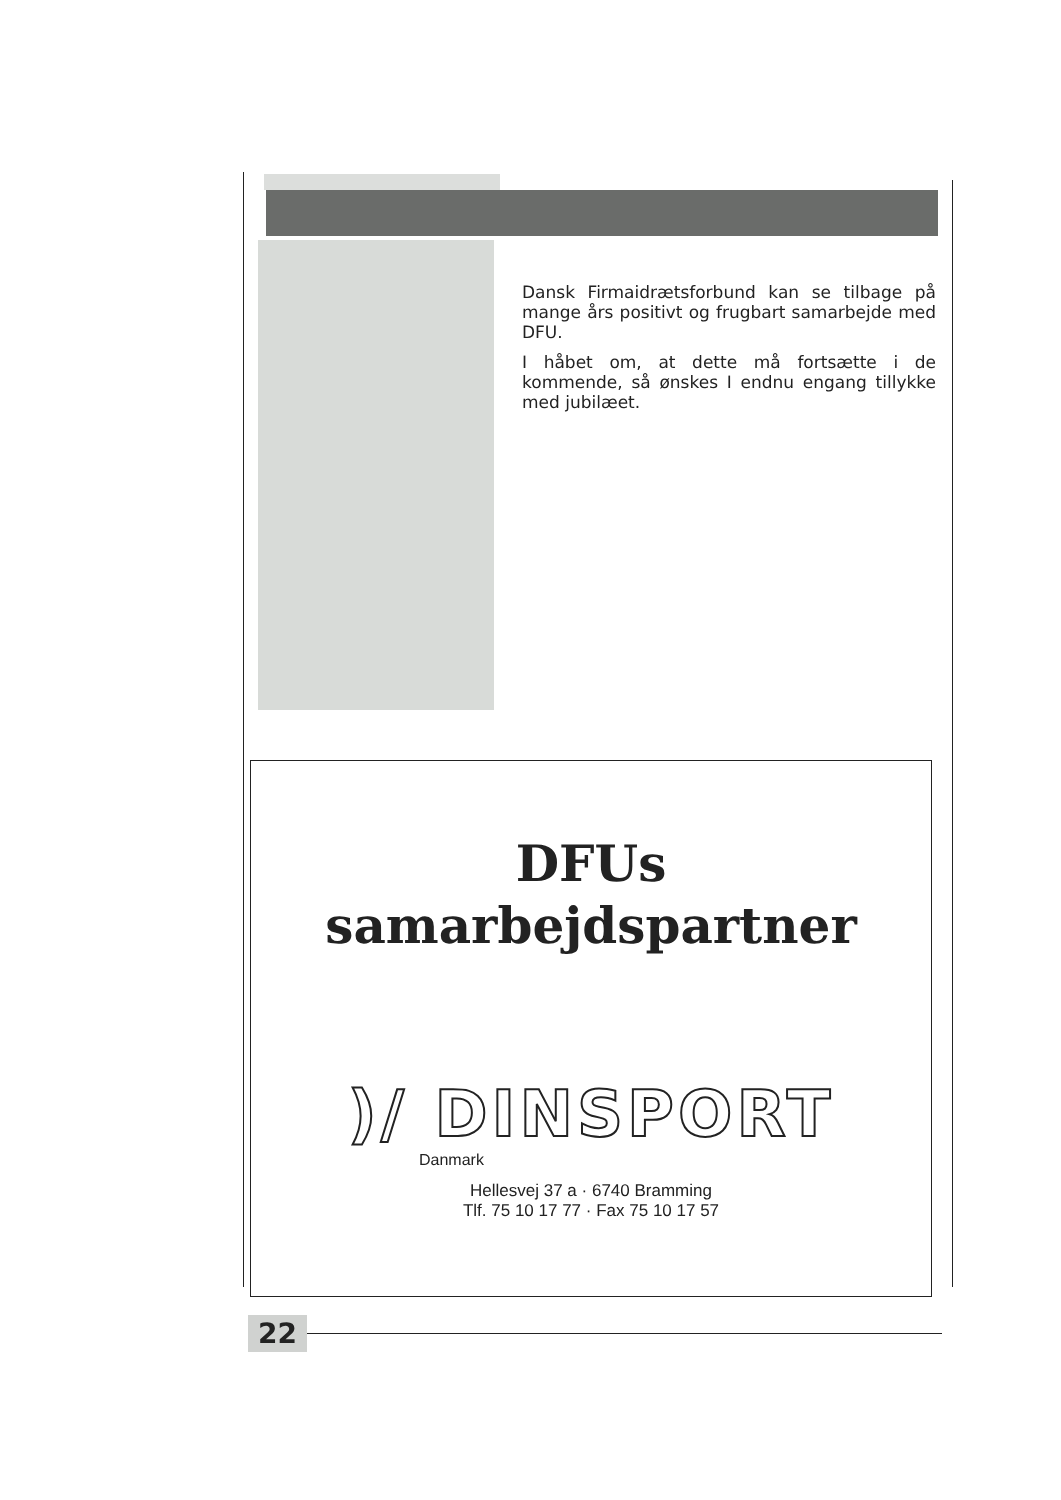Dansk Firmaidrætsforbund kan se tilbage på mange års positivt og frugbart samarbejde med DFU.
I håbet om, at dette må fortsætte i de kommende, så ønskes I endnu engang tillykke med jubilæet.
DFUs
samarbejdspartner
)/ DINSPORT
Danmark
Hellesvej 37 a · 6740 Bramming
Tlf. 75 10 17 77 · Fax 75 10 17 57
22